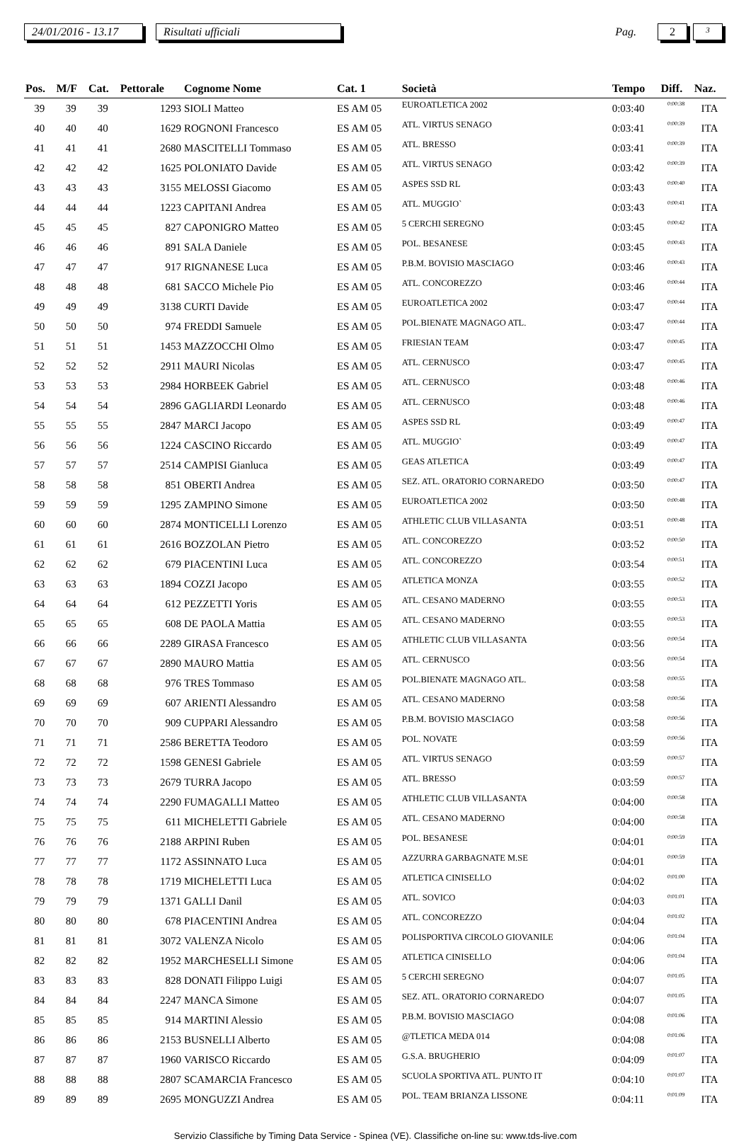24/01/2016 - 13.17
Risultati ufficiali
Pag.
2
3
| Pos. | M/F | Cat. | Pettorale | Cognome Nome | Cat. 1 | Società | Tempo | Diff. | Naz. |
| --- | --- | --- | --- | --- | --- | --- | --- | --- | --- |
| 39 | 39 | 39 | 1293 | SIOLI Matteo | ES AM 05 | EUROATLETICA 2002 | 0:03:40 | 0:00:38 | ITA |
| 40 | 40 | 40 | 1629 | ROGNONI Francesco | ES AM 05 | ATL. VIRTUS SENAGO | 0:03:41 | 0:00:39 | ITA |
| 41 | 41 | 41 | 2680 | MASCITELLI Tommaso | ES AM 05 | ATL. BRESSO | 0:03:41 | 0:00:39 | ITA |
| 42 | 42 | 42 | 1625 | POLONIATO Davide | ES AM 05 | ATL. VIRTUS SENAGO | 0:03:42 | 0:00:39 | ITA |
| 43 | 43 | 43 | 3155 | MELOSSI Giacomo | ES AM 05 | ASPES SSD RL | 0:03:43 | 0:00:40 | ITA |
| 44 | 44 | 44 | 1223 | CAPITANI Andrea | ES AM 05 | ATL. MUGGIO` | 0:03:43 | 0:00:41 | ITA |
| 45 | 45 | 45 | 827 | CAPONIGRO Matteo | ES AM 05 | 5 CERCHI SEREGNO | 0:03:45 | 0:00:42 | ITA |
| 46 | 46 | 46 | 891 | SALA Daniele | ES AM 05 | POL. BESANESE | 0:03:45 | 0:00:43 | ITA |
| 47 | 47 | 47 | 917 | RIGNANESE Luca | ES AM 05 | P.B.M. BOVISIO MASCIAGO | 0:03:46 | 0:00:43 | ITA |
| 48 | 48 | 48 | 681 | SACCO Michele Pio | ES AM 05 | ATL. CONCOREZZO | 0:03:46 | 0:00:44 | ITA |
| 49 | 49 | 49 | 3138 | CURTI Davide | ES AM 05 | EUROATLETICA 2002 | 0:03:47 | 0:00:44 | ITA |
| 50 | 50 | 50 | 974 | FREDDI Samuele | ES AM 05 | POL.BIENATE MAGNAGO ATL. | 0:03:47 | 0:00:44 | ITA |
| 51 | 51 | 51 | 1453 | MAZZOCCHI Olmo | ES AM 05 | FRIESIAN TEAM | 0:03:47 | 0:00:45 | ITA |
| 52 | 52 | 52 | 2911 | MAURI Nicolas | ES AM 05 | ATL. CERNUSCO | 0:03:47 | 0:00:45 | ITA |
| 53 | 53 | 53 | 2984 | HORBEEK Gabriel | ES AM 05 | ATL. CERNUSCO | 0:03:48 | 0:00:46 | ITA |
| 54 | 54 | 54 | 2896 | GAGLIARDI Leonardo | ES AM 05 | ATL. CERNUSCO | 0:03:48 | 0:00:46 | ITA |
| 55 | 55 | 55 | 2847 | MARCI Jacopo | ES AM 05 | ASPES SSD RL | 0:03:49 | 0:00:47 | ITA |
| 56 | 56 | 56 | 1224 | CASCINO Riccardo | ES AM 05 | ATL. MUGGIO` | 0:03:49 | 0:00:47 | ITA |
| 57 | 57 | 57 | 2514 | CAMPISI Gianluca | ES AM 05 | GEAS ATLETICA | 0:03:49 | 0:00:47 | ITA |
| 58 | 58 | 58 | 851 | OBERTI Andrea | ES AM 05 | SEZ. ATL. ORATORIO CORNAREDO | 0:03:50 | 0:00:47 | ITA |
| 59 | 59 | 59 | 1295 | ZAMPINO Simone | ES AM 05 | EUROATLETICA 2002 | 0:03:50 | 0:00:48 | ITA |
| 60 | 60 | 60 | 2874 | MONTICELLI Lorenzo | ES AM 05 | ATHLETIC CLUB VILLASANTA | 0:03:51 | 0:00:48 | ITA |
| 61 | 61 | 61 | 2616 | BOZZOLAN Pietro | ES AM 05 | ATL. CONCOREZZO | 0:03:52 | 0:00:50 | ITA |
| 62 | 62 | 62 | 679 | PIACENTINI Luca | ES AM 05 | ATL. CONCOREZZO | 0:03:54 | 0:00:51 | ITA |
| 63 | 63 | 63 | 1894 | COZZI Jacopo | ES AM 05 | ATLETICA MONZA | 0:03:55 | 0:00:52 | ITA |
| 64 | 64 | 64 | 612 | PEZZETTI Yoris | ES AM 05 | ATL. CESANO MADERNO | 0:03:55 | 0:00:53 | ITA |
| 65 | 65 | 65 | 608 | DE PAOLA Mattia | ES AM 05 | ATL. CESANO MADERNO | 0:03:55 | 0:00:53 | ITA |
| 66 | 66 | 66 | 2289 | GIRASA Francesco | ES AM 05 | ATHLETIC CLUB VILLASANTA | 0:03:56 | 0:00:54 | ITA |
| 67 | 67 | 67 | 2890 | MAURO Mattia | ES AM 05 | ATL. CERNUSCO | 0:03:56 | 0:00:54 | ITA |
| 68 | 68 | 68 | 976 | TRES Tommaso | ES AM 05 | POL.BIENATE MAGNAGO ATL. | 0:03:58 | 0:00:55 | ITA |
| 69 | 69 | 69 | 607 | ARIENTI Alessandro | ES AM 05 | ATL. CESANO MADERNO | 0:03:58 | 0:00:56 | ITA |
| 70 | 70 | 70 | 909 | CUPPARI Alessandro | ES AM 05 | P.B.M. BOVISIO MASCIAGO | 0:03:58 | 0:00:56 | ITA |
| 71 | 71 | 71 | 2586 | BERETTA Teodoro | ES AM 05 | POL. NOVATE | 0:03:59 | 0:00:56 | ITA |
| 72 | 72 | 72 | 1598 | GENESI Gabriele | ES AM 05 | ATL. VIRTUS SENAGO | 0:03:59 | 0:00:57 | ITA |
| 73 | 73 | 73 | 2679 | TURRA Jacopo | ES AM 05 | ATL. BRESSO | 0:03:59 | 0:00:57 | ITA |
| 74 | 74 | 74 | 2290 | FUMAGALLI Matteo | ES AM 05 | ATHLETIC CLUB VILLASANTA | 0:04:00 | 0:00:58 | ITA |
| 75 | 75 | 75 | 611 | MICHELETTI Gabriele | ES AM 05 | ATL. CESANO MADERNO | 0:04:00 | 0:00:58 | ITA |
| 76 | 76 | 76 | 2188 | ARPINI Ruben | ES AM 05 | POL. BESANESE | 0:04:01 | 0:00:59 | ITA |
| 77 | 77 | 77 | 1172 | ASSINNATO Luca | ES AM 05 | AZZURRA GARBAGNATE M.SE | 0:04:01 | 0:00:59 | ITA |
| 78 | 78 | 78 | 1719 | MICHELETTI Luca | ES AM 05 | ATLETICA CINISELLO | 0:04:02 | 0:01:00 | ITA |
| 79 | 79 | 79 | 1371 | GALLI Danil | ES AM 05 | ATL. SOVICO | 0:04:03 | 0:01:01 | ITA |
| 80 | 80 | 80 | 678 | PIACENTINI Andrea | ES AM 05 | ATL. CONCOREZZO | 0:04:04 | 0:01:02 | ITA |
| 81 | 81 | 81 | 3072 | VALENZA Nicolo | ES AM 05 | POLISPORTIVA CIRCOLO GIOVANILE | 0:04:06 | 0:01:04 | ITA |
| 82 | 82 | 82 | 1952 | MARCHESELLI Simone | ES AM 05 | ATLETICA CINISELLO | 0:04:06 | 0:01:04 | ITA |
| 83 | 83 | 83 | 828 | DONATI Filippo Luigi | ES AM 05 | 5 CERCHI SEREGNO | 0:04:07 | 0:01:05 | ITA |
| 84 | 84 | 84 | 2247 | MANCA Simone | ES AM 05 | SEZ. ATL. ORATORIO CORNAREDO | 0:04:07 | 0:01:05 | ITA |
| 85 | 85 | 85 | 914 | MARTINI Alessio | ES AM 05 | P.B.M. BOVISIO MASCIAGO | 0:04:08 | 0:01:06 | ITA |
| 86 | 86 | 86 | 2153 | BUSNELLI Alberto | ES AM 05 | @TLETICA MEDA 014 | 0:04:08 | 0:01:06 | ITA |
| 87 | 87 | 87 | 1960 | VARISCO Riccardo | ES AM 05 | G.S.A. BRUGHERIO | 0:04:09 | 0:01:07 | ITA |
| 88 | 88 | 88 | 2807 | SCAMARCIA Francesco | ES AM 05 | SCUOLA SPORTIVA ATL. PUNTO IT | 0:04:10 | 0:01:07 | ITA |
| 89 | 89 | 89 | 2695 | MONGUZZI Andrea | ES AM 05 | POL. TEAM BRIANZA LISSONE | 0:04:11 | 0:01:09 | ITA |
Servizio Classifiche by Timing Data Service - Spinea (VE). Classifiche on-line su: www.tds-live.com